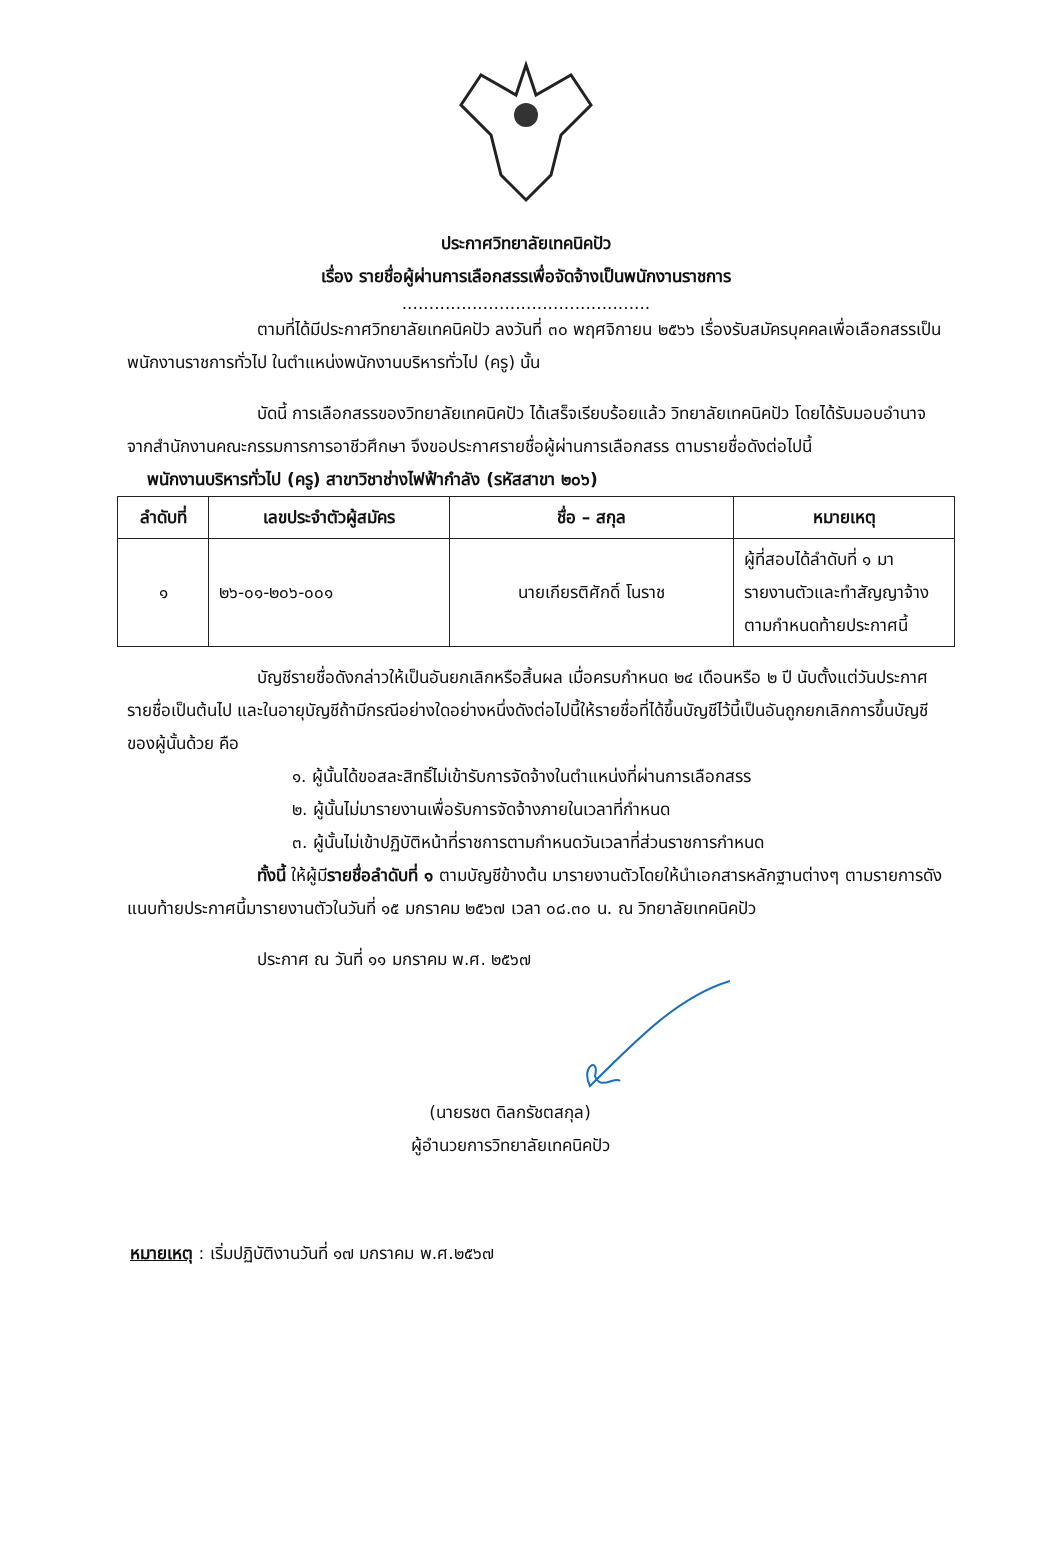ประกาศวิทยาลัยเทคนิคปัว
เรื่อง รายชื่อผู้ผ่านการเลือกสรรเพื่อจัดจ้างเป็นพนักงานราชการ
..............................................
ตามที่ได้มีประกาศวิทยาลัยเทคนิคปัว ลงวันที่ ๓๐ พฤศจิกายน ๒๕๖๖ เรื่องรับสมัครบุคคลเพื่อเลือกสรรเป็นพนักงานราชการทั่วไป ในตำแหน่งพนักงานบริหารทั่วไป (ครู) นั้น
บัดนี้ การเลือกสรรของวิทยาลัยเทคนิคปัว ได้เสร็จเรียบร้อยแล้ว วิทยาลัยเทคนิคปัว โดยได้รับมอบอำนาจจากสำนักงานคณะกรรมการการอาชีวศึกษา จึงขอประกาศรายชื่อผู้ผ่านการเลือกสรร ตามรายชื่อดังต่อไปนี้
พนักงานบริหารทั่วไป (ครู) สาขาวิชาช่างไฟฟ้ากำลัง (รหัสสาขา ๒๐๖)
| ลำดับที่ | เลขประจำตัวผู้สมัคร | ชื่อ – สกุล | หมายเหตุ |
| --- | --- | --- | --- |
| ๑ | ๒๖-๐๑-๒๐๖-๐๐๑ | นายเกียรติศักดิ์ โนราช | ผู้ที่สอบได้ลำดับที่ ๑ มารายงานตัวและทำสัญญาจ้างตามกำหนดท้ายประกาศนี้ |
บัญชีรายชื่อดังกล่าวให้เป็นอันยกเลิกหรือสิ้นผล เมื่อครบกำหนด ๒๔ เดือนหรือ ๒ ปี นับตั้งแต่วันประกาศรายชื่อเป็นต้นไป และในอายุบัญชีถ้ามีกรณีอย่างใดอย่างหนึ่งดังต่อไปนี้ให้รายชื่อที่ได้ขึ้นบัญชีไว้นี้เป็นอันถูกยกเลิกการขึ้นบัญชีของผู้นั้นด้วย คือ
๑. ผู้นั้นได้ขอสละสิทธิ์ไม่เข้ารับการจัดจ้างในตำแหน่งที่ผ่านการเลือกสรร
๒. ผู้นั้นไม่มารายงานเพื่อรับการจัดจ้างภายในเวลาที่กำหนด
๓. ผู้นั้นไม่เข้าปฏิบัติหน้าที่ราชการตามกำหนดวันเวลาที่ส่วนราชการกำหนด
ทั้งนี้ ให้ผู้มีรายชื่อลำดับที่ ๑ ตามบัญชีข้างต้น มารายงานตัวโดยให้นำเอกสารหลักฐานต่างๆ ตามรายการดังแนบท้ายประกาศนี้มารายงานตัวในวันที่ ๑๕ มกราคม ๒๕๖๗ เวลา ๐๘.๓๐ น. ณ วิทยาลัยเทคนิคปัว
ประกาศ ณ วันที่ ๑๑ มกราคม พ.ศ. ๒๕๖๗
(นายรชต ดิลกรัชตสกุล)
ผู้อำนวยการวิทยาลัยเทคนิคปัว
หมายเหตุ : เริ่มปฏิบัติงานวันที่ ๑๗ มกราคม พ.ศ.๒๕๖๗